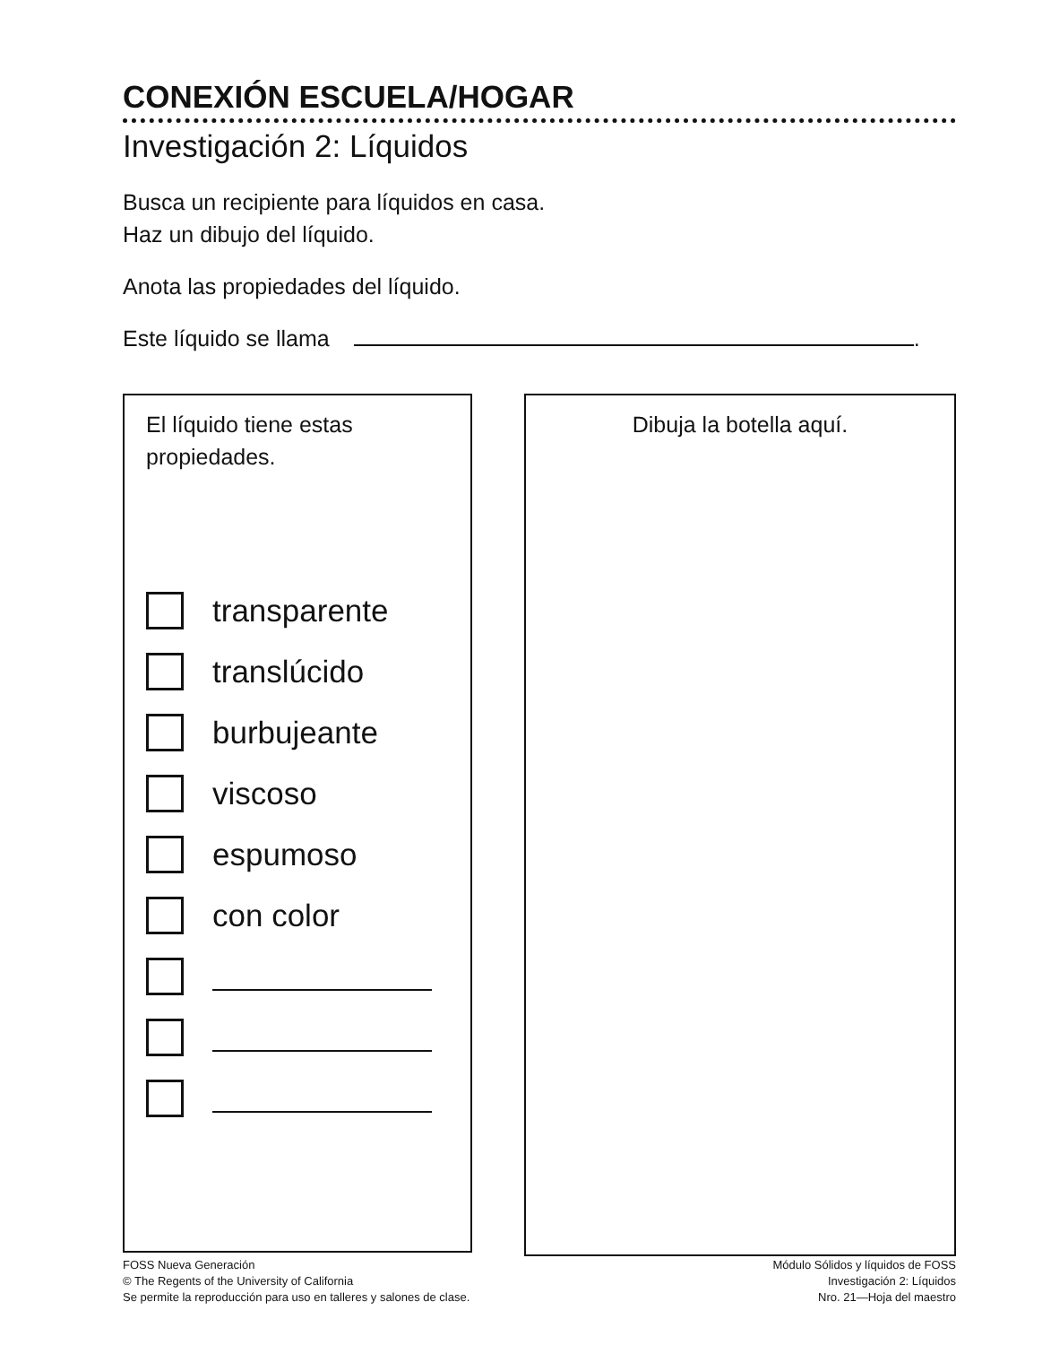CONEXIÓN ESCUELA/HOGAR
Investigación 2: Líquidos
Busca un recipiente para líquidos en casa.
Haz un dibujo del líquido.
Anota las propiedades del líquido.
Este líquido se llama .
El líquido tiene estas
propiedades.
transparente
translúcido
burbujeante
viscoso
espumoso
con color
Dibuja la botella aquí.
FOSS Nueva Generación
© The Regents of the University of California
Se permite la reproducción para uso en talleres y salones de clase.
Módulo Sólidos y líquidos de FOSS
Investigación 2: Líquidos
Nro. 21—Hoja del maestro